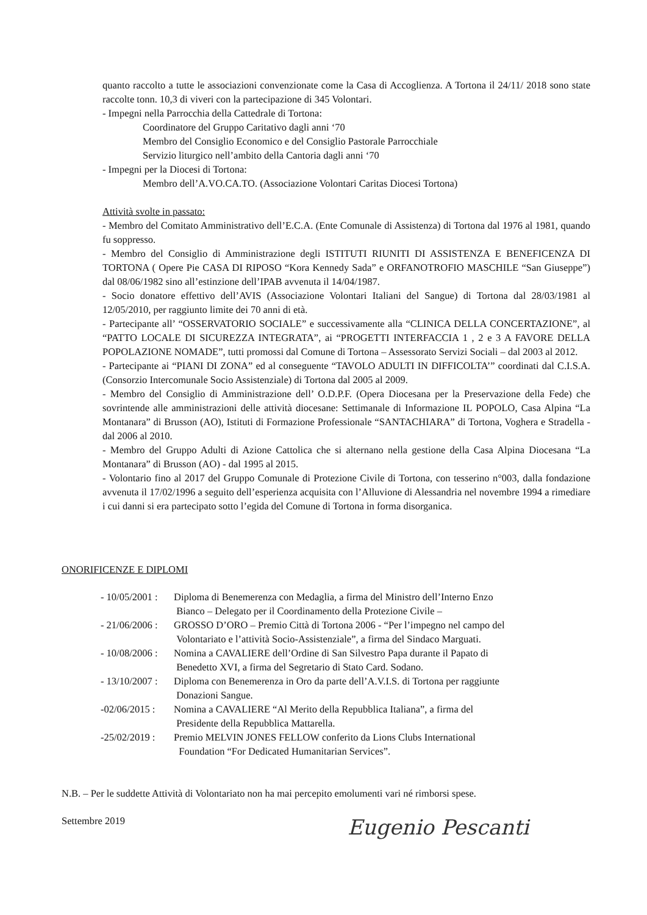quanto raccolto a tutte le associazioni convenzionate come la Casa di Accoglienza. A Tortona il 24/11/ 2018 sono state raccolte tonn. 10,3 di viveri con la partecipazione di 345 Volontari.
- Impegni nella Parrocchia della Cattedrale di Tortona:
Coordinatore del Gruppo Caritativo dagli anni ‘70
Membro del Consiglio Economico e del Consiglio Pastorale Parrocchiale
Servizio liturgico nell’ambito della Cantoria dagli anni ‘70
- Impegni per la Diocesi di Tortona:
Membro dell’A.VO.CA.TO. (Associazione Volontari Caritas Diocesi Tortona)
Attività svolte in passato:
- Membro del Comitato Amministrativo dell’E.C.A. (Ente Comunale di Assistenza) di Tortona dal 1976 al 1981, quando fu soppresso.
- Membro del Consiglio di Amministrazione degli ISTITUTI RIUNITI DI ASSISTENZA E BENEFICENZA DI TORTONA ( Opere Pie CASA DI RIPOSO “Kora Kennedy Sada” e ORFANOTROFIO MASCHILE “San Giuseppe”) dal 08/06/1982 sino all’estinzione dell’IPAB avvenuta il 14/04/1987.
- Socio donatore effettivo dell’AVIS (Associazione Volontari Italiani del Sangue) di Tortona dal 28/03/1981 al 12/05/2010, per raggiunto limite dei 70 anni di età.
- Partecipante all’ “OSSERVATORIO SOCIALE” e successivamente alla “CLINICA DELLA CONCERTAZIONE”, al “PATTO LOCALE DI SICUREZZA INTEGRATA”, ai “PROGETTI INTERFACCIA 1 , 2 e 3 A FAVORE DELLA POPOLAZIONE NOMADE”, tutti promossi dal Comune di Tortona – Assessorato Servizi Sociali – dal 2003 al 2012.
- Partecipante ai “PIANI DI ZONA” ed al conseguente “TAVOLO ADULTI IN DIFFICOLTA’” coordinati dal C.I.S.A. (Consorzio Intercomunale Socio Assistenziale) di Tortona dal 2005 al 2009.
- Membro del Consiglio di Amministrazione dell’ O.D.P.F. (Opera Diocesana per la Preservazione della Fede) che sovrintende alle amministrazioni delle attività diocesane: Settimanale di Informazione IL POPOLO, Casa Alpina “La Montanara” di Brusson (AO), Istituti di Formazione Professionale “SANTACHIARA” di Tortona, Voghera e Stradella - dal 2006 al 2010.
- Membro del Gruppo Adulti di Azione Cattolica che si alternano nella gestione della Casa Alpina Diocesana “La Montanara” di Brusson (AO) - dal 1995 al 2015.
- Volontario fino al 2017 del Gruppo Comunale di Protezione Civile di Tortona, con tesserino n°003, dalla fondazione avvenuta il 17/02/1996 a seguito dell’esperienza acquisita con l’Alluvione di Alessandria nel novembre 1994 a rimediare i cui danni si era partecipato sotto l’egida del Comune di Tortona in forma disorganica.
ONORIFICENZE E DIPLOMI
- 10/05/2001 : Diploma di Benemerenza con Medaglia, a firma del Ministro dell’Interno Enzo
Bianco – Delegato per il Coordinamento della Protezione Civile – - 21/06/2006 : GROSSO D’ORO – Premio Città di Tortona 2006 - “Per l’impegno nel campo del
Volontariato e l’attività Socio-Assistenziale”, a firma del Sindaco Marguati. - 10/08/2006 : Nomina a CAVALIERE dell’Ordine di San Silvestro Papa durante il Papato di
Benedetto XVI, a firma del Segretario di Stato Card. Sodano. - 13/10/2007 : Diploma con Benemerenza in Oro da parte dell’A.V.I.S. di Tortona per raggiunte
Donazioni Sangue. -02/06/2015 : Nomina a CAVALIERE “Al Merito della Repubblica Italiana”, a firma del
Presidente della Repubblica Mattarella. -25/02/2019 : Premio MELVIN JONES FELLOW conferito da Lions Clubs International
Foundation “For Dedicated Humanitarian Services”.
N.B. – Per le suddette Attività di Volontariato non ha mai percepito emolumenti vari né rimborsi spese.
Settembre 2019
Eugenio Pescanti